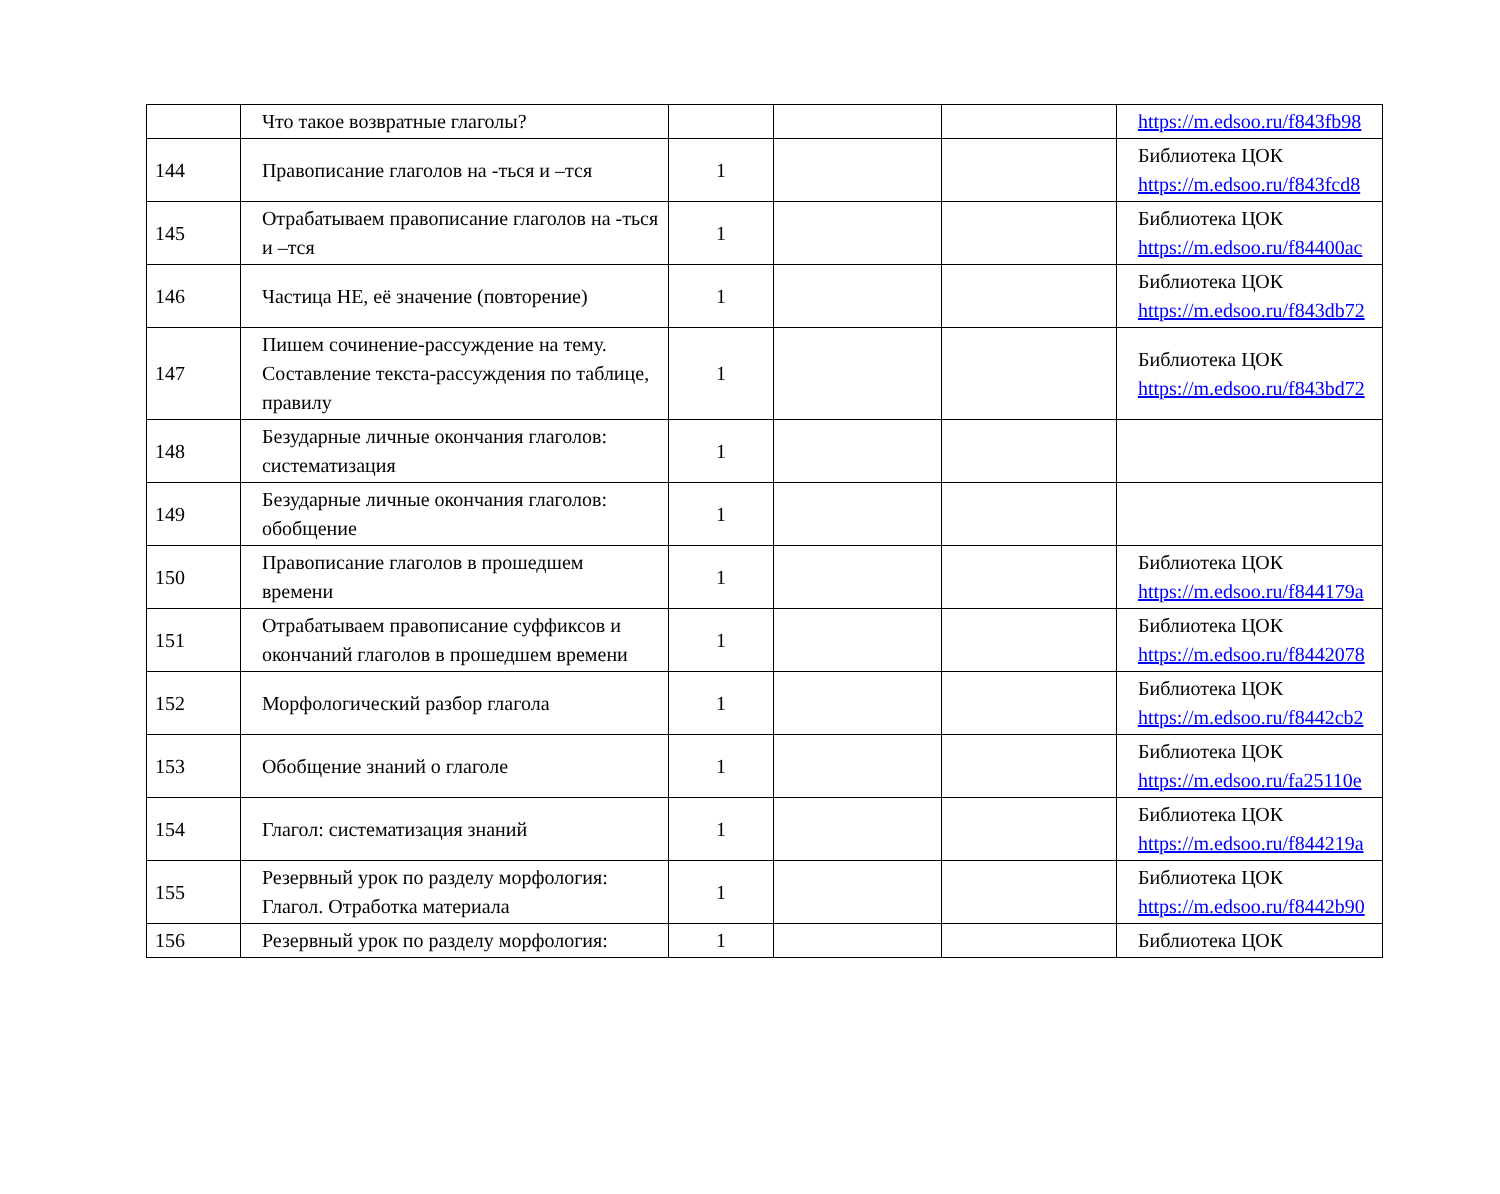| | Что такое возвратные глаголы? | | | | https://m.edsoo.ru/f843fb98 |
| 144 | Правописание глаголов на -ться и –тся | 1 | | | Библиотека ЦОК https://m.edsoo.ru/f843fcd8 |
| 145 | Отрабатываем правописание глаголов на -ться и –тся | 1 | | | Библиотека ЦОК https://m.edsoo.ru/f84400ac |
| 146 | Частица НЕ, её значение (повторение) | 1 | | | Библиотека ЦОК https://m.edsoo.ru/f843db72 |
| 147 | Пишем сочинение-рассуждение на тему. Составление текста-рассуждения по таблице, правилу | 1 | | | Библиотека ЦОК https://m.edsoo.ru/f843bd72 |
| 148 | Безударные личные окончания глаголов: систематизация | 1 | | | |
| 149 | Безударные личные окончания глаголов: обобщение | 1 | | | |
| 150 | Правописание глаголов в прошедшем времени | 1 | | | Библиотека ЦОК https://m.edsoo.ru/f844179a |
| 151 | Отрабатываем правописание суффиксов и окончаний глаголов в прошедшем времени | 1 | | | Библиотека ЦОК https://m.edsoo.ru/f8442078 |
| 152 | Морфологический разбор глагола | 1 | | | Библиотека ЦОК https://m.edsoo.ru/f8442cb2 |
| 153 | Обобщение знаний о глаголе | 1 | | | Библиотека ЦОК https://m.edsoo.ru/fa25110e |
| 154 | Глагол: систематизация знаний | 1 | | | Библиотека ЦОК https://m.edsoo.ru/f844219a |
| 155 | Резервный урок по разделу морфология: Глагол. Отработка материала | 1 | | | Библиотека ЦОК https://m.edsoo.ru/f8442b90 |
| 156 | Резервный урок по разделу морфология: | 1 | | | Библиотека ЦОК |